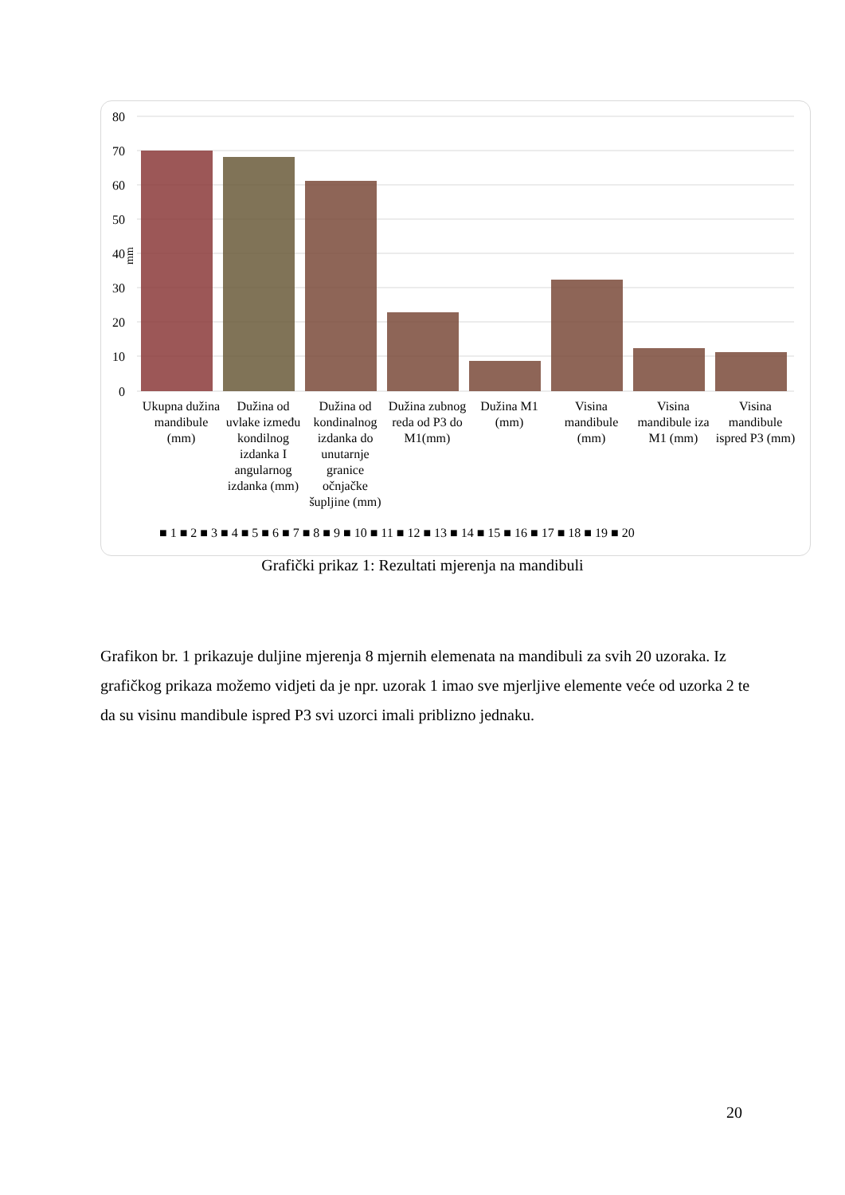80
70
60
50
40
30
20
10
0
mm
Ukupna dužina mandibule (mm)
Dužina od uvlake između kondilnog izdanka I angularnog izdanka (mm)
Dužina od kondinalnog izdanka do unutarnje granice očnjačke šupljine (mm)
Dužina zubnog reda od P3 do M1(mm)
Dužina M1 (mm)
Visina mandibule (mm)
Visina mandibule iza M1 (mm)
Visina mandibule ispred P3 (mm)
■ 1 ■ 2 ■ 3 ■ 4 ■ 5 ■ 6 ■ 7 ■ 8 ■ 9 ■ 10 ■ 11 ■ 12 ■ 13 ■ 14 ■ 15 ■ 16 ■ 17 ■ 18 ■ 19 ■ 20
Grafički prikaz 1: Rezultati mjerenja na mandibuli
Grafikon br. 1 prikazuje duljine mjerenja 8 mjernih elemenata na mandibuli za svih 20 uzoraka. Iz grafičkog prikaza možemo vidjeti da je npr. uzorak 1 imao sve mjerljive elemente veće od uzorka 2 te da su visinu mandibule ispred P3 svi uzorci imali priblizno jednaku.
20